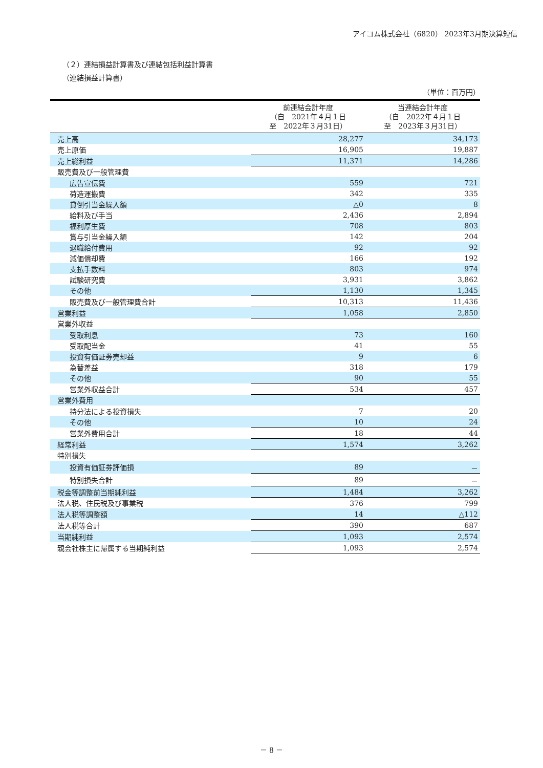アイコム株式会社（6820） 2023年3月期決算短信
（２）連結損益計算書及び連結包括利益計算書
（連結損益計算書）
（単位：百万円）
| | 前連結会計年度 （自 2021年４月１日 至 2022年３月31日） | 当連結会計年度 （自 2022年４月１日 至 2023年３月31日） |
| --- | --- | --- |
| 売上高 | 28,277 | 34,173 |
| 売上原価 | 16,905 | 19,887 |
| 売上総利益 | 11,371 | 14,286 |
| 販売費及び一般管理費 | | |
| 広告宣伝費 | 559 | 721 |
| 荷造運搬費 | 342 | 335 |
| 貸倒引当金繰入額 | △0 | 8 |
| 給料及び手当 | 2,436 | 2,894 |
| 福利厚生費 | 708 | 803 |
| 賞与引当金繰入額 | 142 | 204 |
| 退職給付費用 | 92 | 92 |
| 減価償却費 | 166 | 192 |
| 支払手数料 | 803 | 974 |
| 試験研究費 | 3,931 | 3,862 |
| その他 | 1,130 | 1,345 |
| 販売費及び一般管理費合計 | 10,313 | 11,436 |
| 営業利益 | 1,058 | 2,850 |
| 営業外収益 | | |
| 受取利息 | 73 | 160 |
| 受取配当金 | 41 | 55 |
| 投資有価証券売却益 | 9 | 6 |
| 為替差益 | 318 | 179 |
| その他 | 90 | 55 |
| 営業外収益合計 | 534 | 457 |
| 営業外費用 | | |
| 持分法による投資損失 | 7 | 20 |
| その他 | 10 | 24 |
| 営業外費用合計 | 18 | 44 |
| 経常利益 | 1,574 | 3,262 |
| 特別損失 | | |
| 投資有価証券評価損 | 89 | － |
| 特別損失合計 | 89 | － |
| 税金等調整前当期純利益 | 1,484 | 3,262 |
| 法人税、住民税及び事業税 | 376 | 799 |
| 法人税等調整額 | 14 | △112 |
| 法人税等合計 | 390 | 687 |
| 当期純利益 | 1,093 | 2,574 |
| 親会社株主に帰属する当期純利益 | 1,093 | 2,574 |
－ 8 －